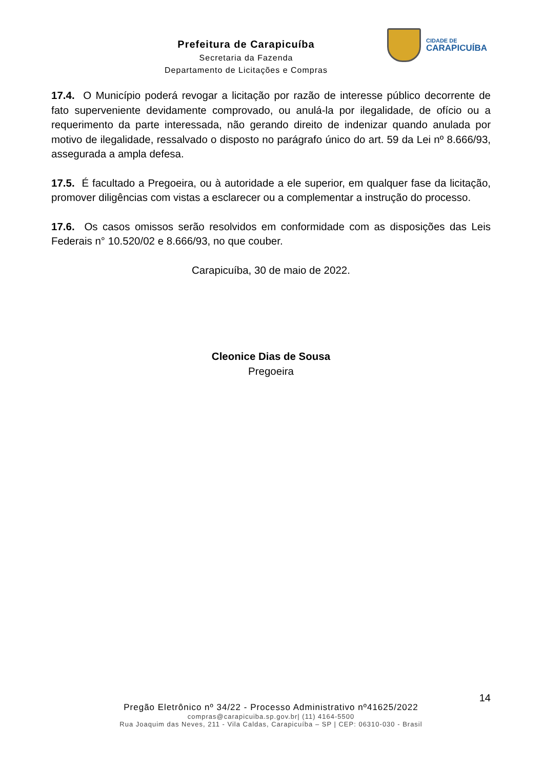Prefeitura de Carapicuíba
Secretaria da Fazenda
Departamento de Licitações e Compras
CIDADE DE
CARAPICUÍBA
17.4. O Município poderá revogar a licitação por razão de interesse público decorrente de fato superveniente devidamente comprovado, ou anulá-la por ilegalidade, de ofício ou a requerimento da parte interessada, não gerando direito de indenizar quando anulada por motivo de ilegalidade, ressalvado o disposto no parágrafo único do art. 59 da Lei nº 8.666/93, assegurada a ampla defesa.
17.5. É facultado a Pregoeira, ou à autoridade a ele superior, em qualquer fase da licitação, promover diligências com vistas a esclarecer ou a complementar a instrução do processo.
17.6. Os casos omissos serão resolvidos em conformidade com as disposições das Leis Federais n° 10.520/02 e 8.666/93, no que couber.
Carapicuíba, 30 de maio de 2022.
Cleonice Dias de Sousa
Pregoeira
14
Pregão Eletrônico nº 34/22 - Processo Administrativo nº41625/2022
compras@carapicuiba.sp.gov.br| (11) 4164-5500
Rua Joaquim das Neves, 211 - Vila Caldas, Carapicuíba – SP | CEP: 06310-030 - Brasil